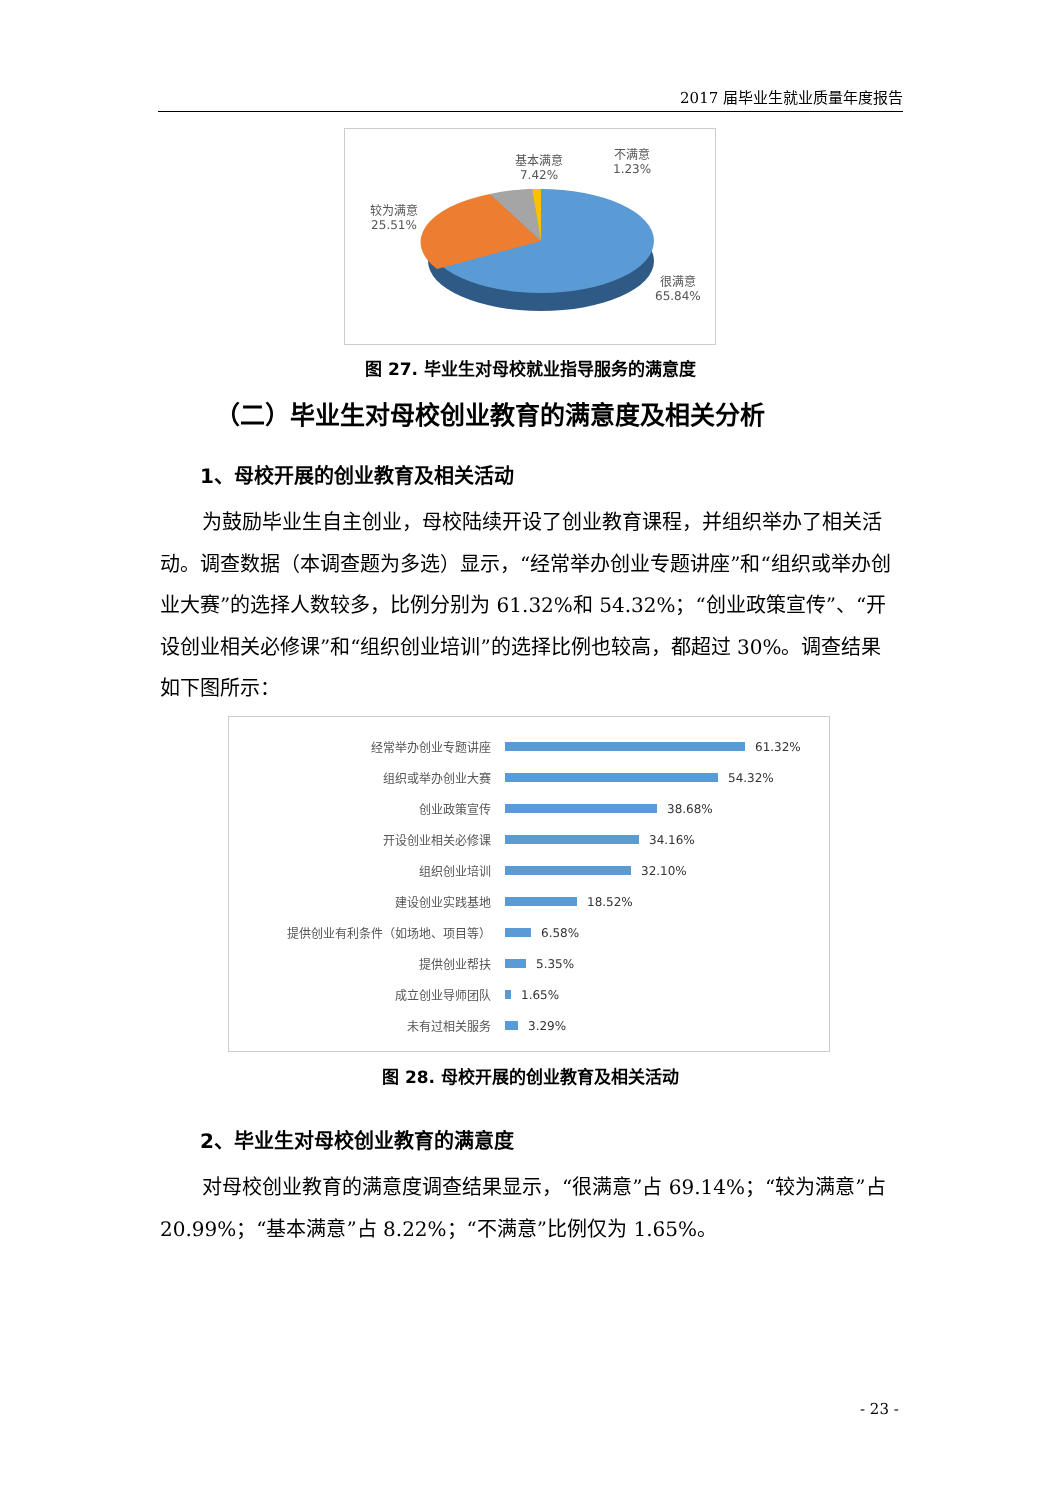2017 届毕业生就业质量年度报告
基本满意
7.42%
不满意
1.23%
较为满意
25.51%
很满意
65.84%
图 27. 毕业生对母校就业指导服务的满意度
（二）毕业生对母校创业教育的满意度及相关分析
1、母校开展的创业教育及相关活动
为鼓励毕业生自主创业，母校陆续开设了创业教育课程，并组织举办了相关活动。调查数据（本调查题为多选）显示，“经常举办创业专题讲座”和“组织或举办创业大赛”的选择人数较多，比例分别为 61.32%和 54.32%；“创业政策宣传”、“开设创业相关必修课”和“组织创业培训”的选择比例也较高，都超过 30%。调查结果如下图所示：
经常举办创业专题讲座 61.32%
组织或举办创业大赛 54.32%
创业政策宣传 38.68%
开设创业相关必修课 34.16%
组织创业培训 32.10%
建设创业实践基地 18.52%
提供创业有利条件（如场地、项目等） 6.58%
提供创业帮扶 5.35%
成立创业导师团队 1.65%
未有过相关服务 3.29%
图 28. 母校开展的创业教育及相关活动
2、毕业生对母校创业教育的满意度
对母校创业教育的满意度调查结果显示，“很满意”占 69.14%；“较为满意”占 20.99%；“基本满意”占 8.22%；“不满意”比例仅为 1.65%。
- 23 -